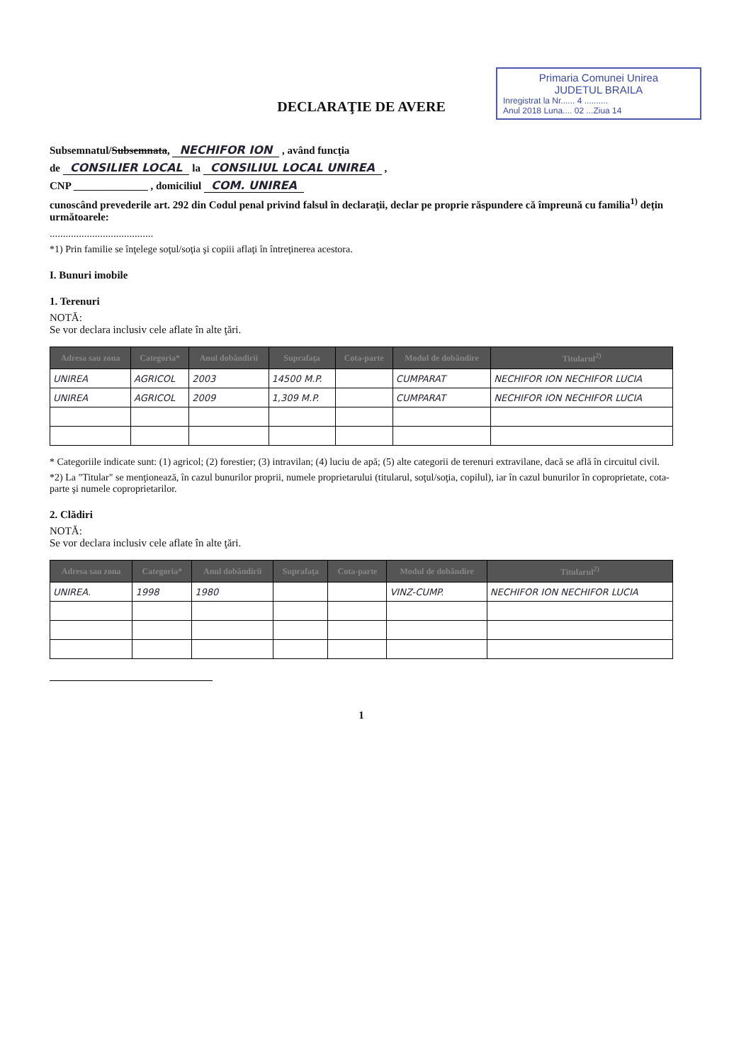Primaria Comunei Unirea
JUDETUL BRAILA
Inregistrat la Nr...... 4 ..........
Anul 2018 Luna.... 02 ...Ziua 14
DECLARAŢIE DE AVERE
Subsemnatul/Subsemnata, NECHIFOR ION , având funcţia
de CONSILIER LOCAL la CONSILIUL LOCAL UNIREA ,
CNP ______________ , domiciliul COM. UNIREA
cunoscând prevederile art. 292 din Codul penal privind falsul în declaraţii, declar pe proprie răspundere că împreună cu familia<sup>1)</sup> deţin următoarele:
.......................................
*1) Prin familie se înţelege soţul/soţia şi copiii aflaţi în întreţinerea acestora.
I. Bunuri imobile
1. Terenuri
NOTĂ:
Se vor declara inclusiv cele aflate în alte ţări.
| Adresa sau zona | Categoria* | Anul dobândirii | Suprafaţa | Cota-parte | Modul de dobândire | Titularul<sup>2)</sup> |
| --- | --- | --- | --- | --- | --- | --- |
| UNIREA | AGRICOL | 2003 | 14500 M.P. | | CUMPARAT | NECHIFOR ION NECHIFOR LUCIA |
| UNIREA | AGRICOL | 2009 | 1,309 M.P. | | CUMPARAT | NECHIFOR ION NECHIFOR LUCIA |
* Categoriile indicate sunt: (1) agricol; (2) forestier; (3) intravilan; (4) luciu de apă; (5) alte categorii de terenuri extravilane, dacă se află în circuitul civil.
*2) La "Titular" se menţionează, în cazul bunurilor proprii, numele proprietarului (titularul, soţul/soţia, copilul), iar în cazul bunurilor în coproprietate, cota-parte şi numele coproprietarilor.
2. Clădiri
NOTĂ:
Se vor declara inclusiv cele aflate în alte ţări.
| Adresa sau zona | Categoria* | Anul dobândirii | Suprafaţa | Cota-parte | Modul de dobândire | Titularul<sup>2)</sup> |
| --- | --- | --- | --- | --- | --- | --- |
| UNIREA. | 1998 | 1980 | | | VINZ-CUMP. | NECHIFOR ION NECHIFOR LUCIA |
1